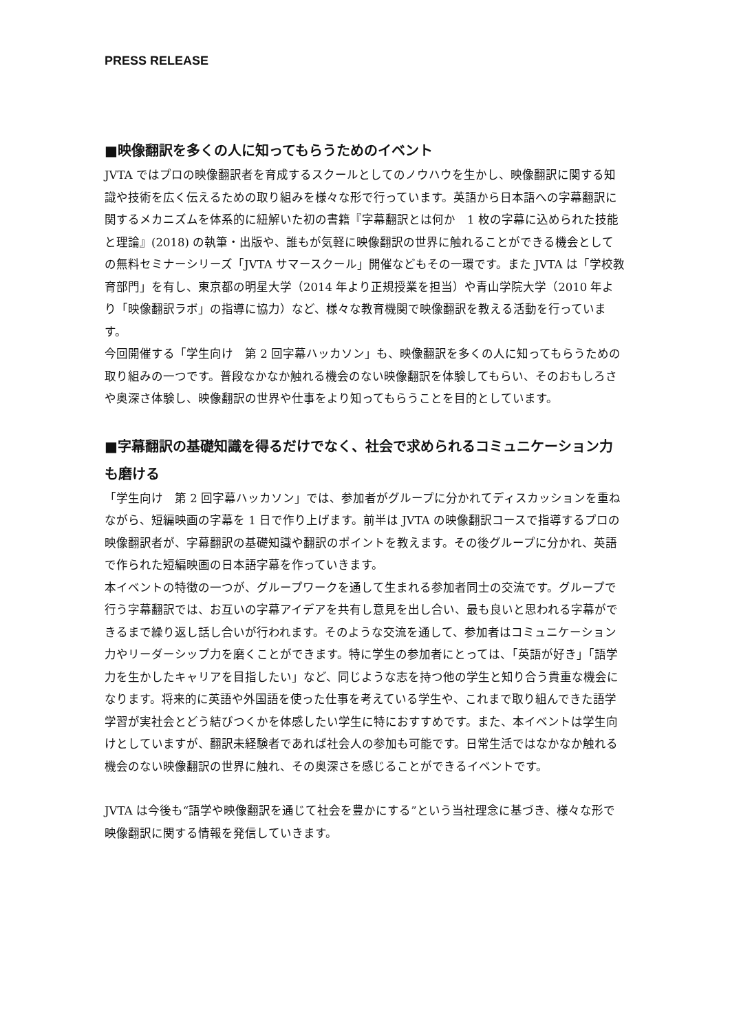PRESS RELEASE
■映像翻訳を多くの人に知ってもらうためのイベント
JVTA ではプロの映像翻訳者を育成するスクールとしてのノウハウを生かし、映像翻訳に関する知識や技術を広く伝えるための取り組みを様々な形で行っています。英語から日本語への字幕翻訳に関するメカニズムを体系的に紐解いた初の書籍『字幕翻訳とは何か　1 枚の字幕に込められた技能と理論』(2018) の執筆・出版や、誰もが気軽に映像翻訳の世界に触れることができる機会としての無料セミナーシリーズ「JVTA サマースクール」開催などもその一環です。また JVTA は「学校教育部門」を有し、東京都の明星大学（2014 年より正規授業を担当）や青山学院大学（2010 年より「映像翻訳ラボ」の指導に協力）など、様々な教育機関で映像翻訳を教える活動を行っています。
今回開催する「学生向け　第 2 回字幕ハッカソン」も、映像翻訳を多くの人に知ってもらうための取り組みの一つです。普段なかなか触れる機会のない映像翻訳を体験してもらい、そのおもしろさや奥深さ体験し、映像翻訳の世界や仕事をより知ってもらうことを目的としています。
■字幕翻訳の基礎知識を得るだけでなく、社会で求められるコミュニケーション力も磨ける
「学生向け　第 2 回字幕ハッカソン」では、参加者がグループに分かれてディスカッションを重ねながら、短編映画の字幕を 1 日で作り上げます。前半は JVTA の映像翻訳コースで指導するプロの映像翻訳者が、字幕翻訳の基礎知識や翻訳のポイントを教えます。その後グループに分かれ、英語で作られた短編映画の日本語字幕を作っていきます。
本イベントの特徴の一つが、グループワークを通して生まれる参加者同士の交流です。グループで行う字幕翻訳では、お互いの字幕アイデアを共有し意見を出し合い、最も良いと思われる字幕ができるまで繰り返し話し合いが行われます。そのような交流を通して、参加者はコミュニケーション力やリーダーシップ力を磨くことができます。特に学生の参加者にとっては、「英語が好き」「語学力を生かしたキャリアを目指したい」など、同じような志を持つ他の学生と知り合う貴重な機会になります。将来的に英語や外国語を使った仕事を考えている学生や、これまで取り組んできた語学学習が実社会とどう結びつくかを体感したい学生に特におすすめです。また、本イベントは学生向けとしていますが、翻訳未経験者であれば社会人の参加も可能です。日常生活ではなかなか触れる機会のない映像翻訳の世界に触れ、その奥深さを感じることができるイベントです。
JVTA は今後も“語学や映像翻訳を通じて社会を豊かにする”という当社理念に基づき、様々な形で映像翻訳に関する情報を発信していきます。